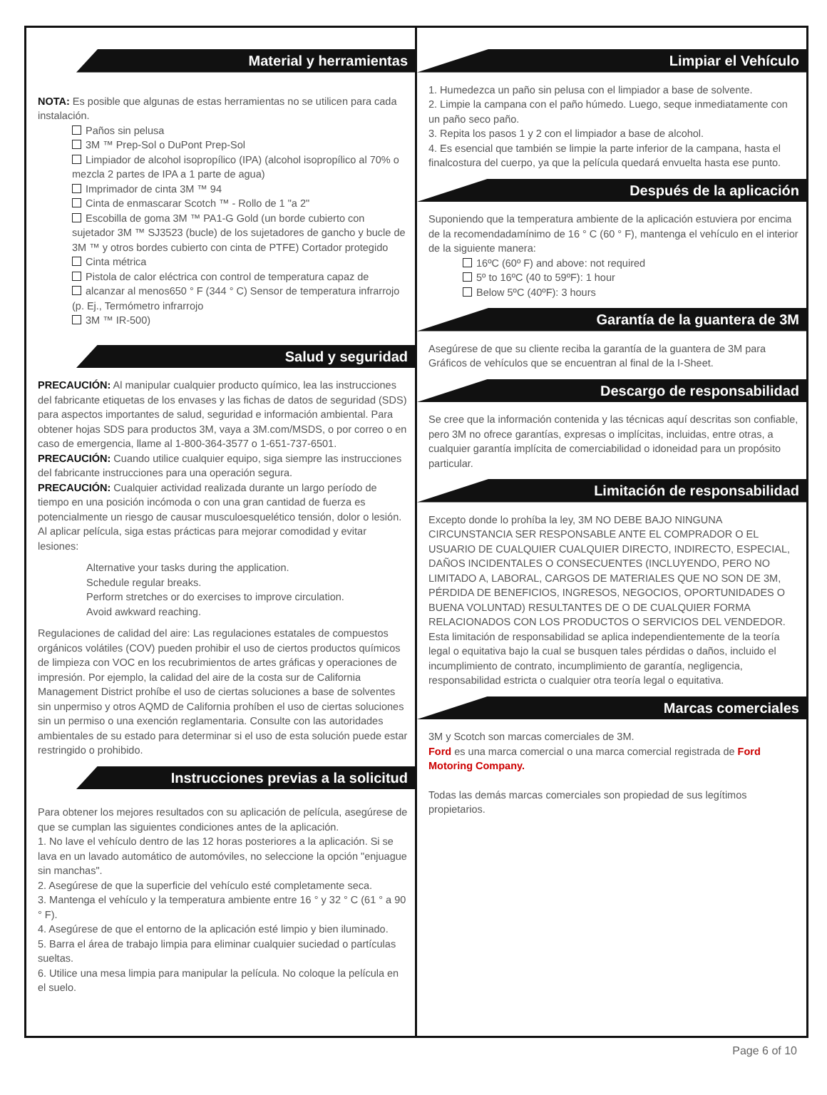Material y herramientas
NOTA: Es posible que algunas de estas herramientas no se utilicen para cada instalación.
Paños sin pelusa
3M ™ Prep-Sol o DuPont Prep-Sol
Limpiador de alcohol isopropílico (IPA) (alcohol isopropílico al 70% o mezcla 2 partes de IPA a 1 parte de agua)
Imprimador de cinta 3M ™ 94
Cinta de enmascarar Scotch ™ - Rollo de 1 "a 2"
Escobilla de goma 3M ™ PA1-G Gold (un borde cubierto con sujetador 3M ™ SJ3523 (bucle) de los sujetadores de gancho y bucle de 3M ™ y otros bordes cubierto con cinta de PTFE) Cortador protegido
Cinta métrica
Pistola de calor eléctrica con control de temperatura capaz de
alcanzar al menos650 ° F (344 ° C) Sensor de temperatura infrarrojo (p. Ej., Termómetro infrarrojo
3M ™ IR-500)
Salud y seguridad
PRECAUCIÓN: Al manipular cualquier producto químico, lea las instrucciones del fabricante etiquetas de los envases y las fichas de datos de seguridad (SDS) para aspectos importantes de salud, seguridad e información ambiental. Para obtener hojas SDS para productos 3M, vaya a 3M.com/MSDS, o por correo o en caso de emergencia, llame al 1-800-364-3577 o 1-651-737-6501.
PRECAUCIÓN: Cuando utilice cualquier equipo, siga siempre las instrucciones del fabricante instrucciones para una operación segura.
PRECAUCIÓN: Cualquier actividad realizada durante un largo período de tiempo en una posición incómoda o con una gran cantidad de fuerza es potencialmente un riesgo de causar musculoesquelético tensión, dolor o lesión. Al aplicar película, siga estas prácticas para mejorar comodidad y evitar lesiones:
Alternative your tasks during the application.
Schedule regular breaks.
Perform stretches or do exercises to improve circulation.
Avoid awkward reaching.
Regulaciones de calidad del aire: Las regulaciones estatales de compuestos orgánicos volátiles (COV) pueden prohibir el uso de ciertos productos químicos de limpieza con VOC en los recubrimientos de artes gráficas y operaciones de impresión. Por ejemplo, la calidad del aire de la costa sur de California Management District prohíbe el uso de ciertas soluciones a base de solventes sin unpermiso y otros AQMD de California prohíben el uso de ciertas soluciones sin un permiso o una exención reglamentaria. Consulte con las autoridades ambientales de su estado para determinar si el uso de esta solución puede estar restringido o prohibido.
Instrucciones previas a la solicitud
Para obtener los mejores resultados con su aplicación de película, asegúrese de que se cumplan las siguientes condiciones antes de la aplicación.
1. No lave el vehículo dentro de las 12 horas posteriores a la aplicación. Si se lava en un lavado automático de automóviles, no seleccione la opción "enjuague sin manchas".
2. Asegúrese de que la superficie del vehículo esté completamente seca.
3. Mantenga el vehículo y la temperatura ambiente entre 16 ° y 32 ° C (61 ° a 90 ° F).
4. Asegúrese de que el entorno de la aplicación esté limpio y bien iluminado.
5. Barra el área de trabajo limpia para eliminar cualquier suciedad o partículas sueltas.
6. Utilice una mesa limpia para manipular la película. No coloque la película en el suelo.
Limpiar el Vehículo
1. Humedezca un paño sin pelusa con el limpiador a base de solvente.
2. Limpie la campana con el paño húmedo. Luego, seque inmediatamente con un paño seco paño.
3. Repita los pasos 1 y 2 con el limpiador a base de alcohol.
4. Es esencial que también se limpie la parte inferior de la campana, hasta el finalcostura del cuerpo, ya que la película quedará envuelta hasta ese punto.
Después de la aplicación
Suponiendo que la temperatura ambiente de la aplicación estuviera por encima de la recomendadamínimo de 16 ° C (60 ° F), mantenga el vehículo en el interior de la siguiente manera:
16ºC (60º F) and above: not required
5º to 16ºC (40 to 59ºF): 1 hour
Below 5ºC (40ºF): 3 hours
Garantía de la guantera de 3M
Asegúrese de que su cliente reciba la garantía de la guantera de 3M para Gráficos de vehículos que se encuentran al final de la I-Sheet.
Descargo de responsabilidad
Se cree que la información contenida y las técnicas aquí descritas son confiable, pero 3M no ofrece garantías, expresas o implícitas, incluidas, entre otras, a cualquier garantía implícita de comerciabilidad o idoneidad para un propósito particular.
Limitación de responsabilidad
Excepto donde lo prohíba la ley, 3M NO DEBE BAJO NINGUNA CIRCUNSTANCIA SER RESPONSABLE ANTE EL COMPRADOR O EL USUARIO DE CUALQUIER CUALQUIER DIRECTO, INDIRECTO, ESPECIAL, DAÑOS INCIDENTALES O CONSECUENTES (INCLUYENDO, PERO NO LIMITADO A, LABORAL, CARGOS DE MATERIALES QUE NO SON DE 3M, PÉRDIDA DE BENEFICIOS, INGRESOS, NEGOCIOS, OPORTUNIDADES O BUENA VOLUNTAD) RESULTANTES DE O DE CUALQUIER FORMA RELACIONADOS CON LOS PRODUCTOS O SERVICIOS DEL VENDEDOR. Esta limitación de responsabilidad se aplica independientemente de la teoría legal o equitativa bajo la cual se busquen tales pérdidas o daños, incluido el incumplimiento de contrato, incumplimiento de garantía, negligencia, responsabilidad estricta o cualquier otra teoría legal o equitativa.
Marcas comerciales
3M y Scotch son marcas comerciales de 3M.
Ford es una marca comercial o una marca comercial registrada de Ford Motoring Company.
Todas las demás marcas comerciales son propiedad de sus legítimos propietarios.
Page 6 of 10